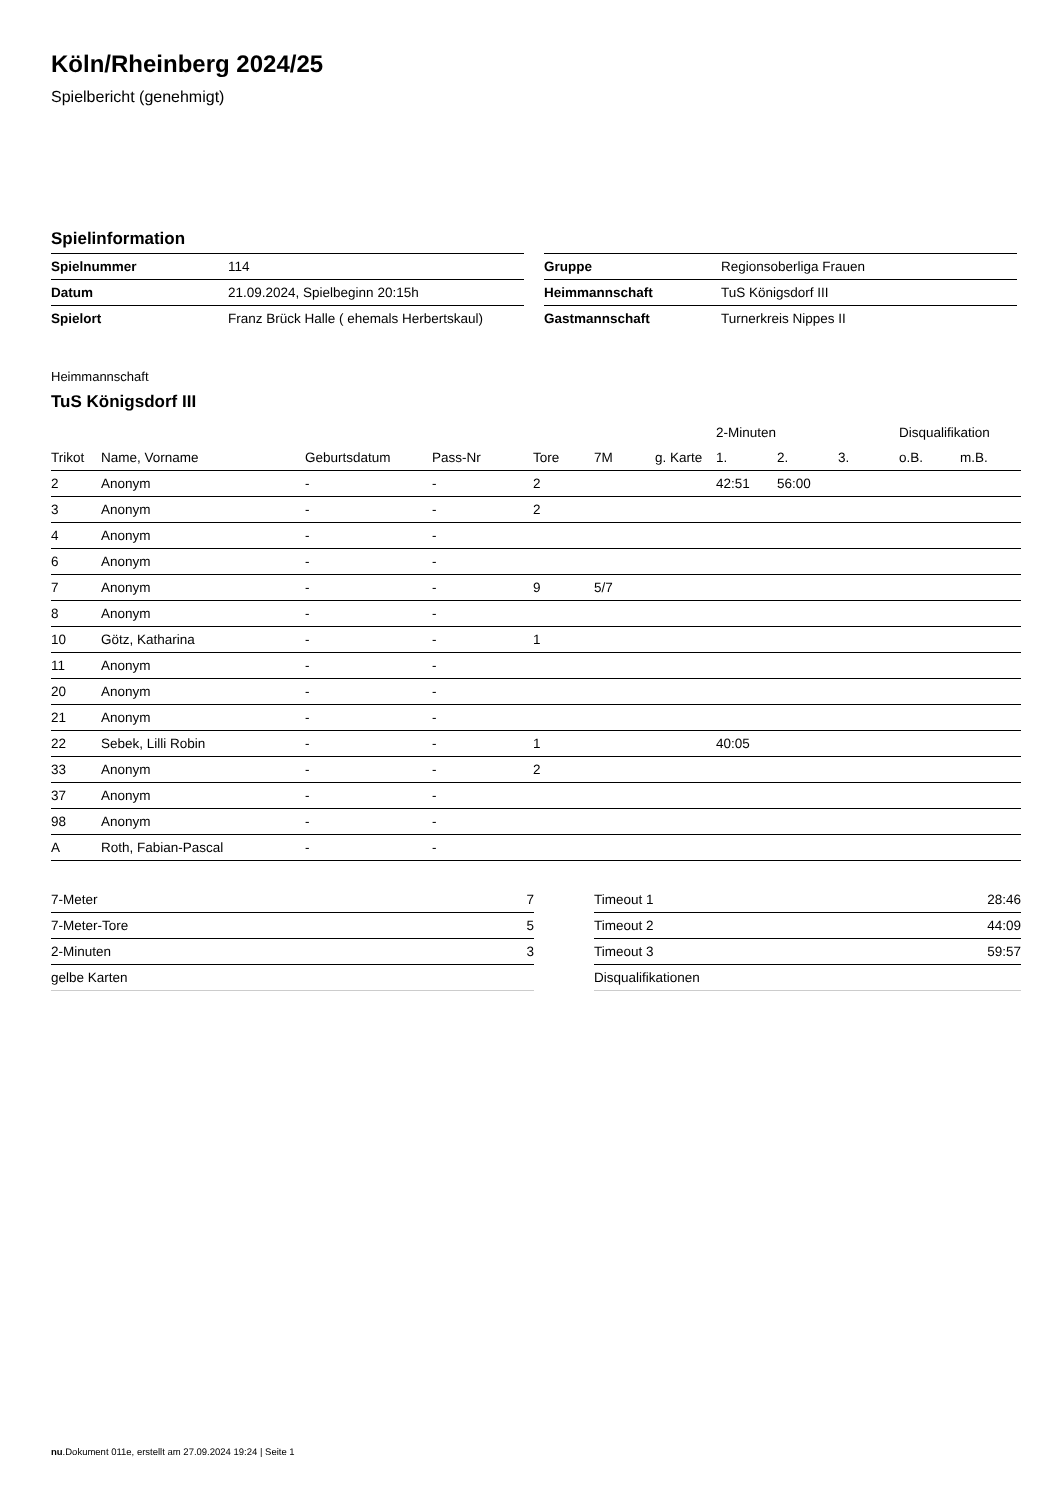Köln/Rheinberg 2024/25
Spielbericht (genehmigt)
Spielinformation
| Spielnummer | 114 |
| Datum | 21.09.2024, Spielbeginn 20:15h |
| Spielort | Franz Brück Halle ( ehemals Herbertskaul) |
| Gruppe | Regionsoberliga Frauen |
| Heimmannschaft | TuS Königsdorf III |
| Gastmannschaft | Turnerkreis Nippes II |
Heimmannschaft
TuS Königsdorf III
| | | | | | | | 2-Minuten | | | Disqualifikation | |
| --- | --- | --- | --- | --- | --- | --- | --- | --- | --- | --- | --- |
| Trikot | Name, Vorname | Geburtsdatum | Pass-Nr | Tore | 7M | g. Karte | 1. | 2. | 3. | o.B. | m.B. |
| 2 | Anonym | - | - | 2 | | | 42:51 | 56:00 | | | |
| 3 | Anonym | - | - | 2 | | | | | | | |
| 4 | Anonym | - | - | | | | | | | | |
| 6 | Anonym | - | - | | | | | | | | |
| 7 | Anonym | - | - | 9 | 5/7 | | | | | | |
| 8 | Anonym | - | - | | | | | | | | |
| 10 | Götz, Katharina | - | - | 1 | | | | | | | |
| 11 | Anonym | - | - | | | | | | | | |
| 20 | Anonym | - | - | | | | | | | | |
| 21 | Anonym | - | - | | | | | | | | |
| 22 | Sebek, Lilli Robin | - | - | 1 | | | 40:05 | | | | |
| 33 | Anonym | - | - | 2 | | | | | | | |
| 37 | Anonym | - | - | | | | | | | | |
| 98 | Anonym | - | - | | | | | | | | |
| A | Roth, Fabian-Pascal | - | - | | | | | | | | |
| 7-Meter | 7 |
| 7-Meter-Tore | 5 |
| 2-Minuten | 3 |
| gelbe Karten | |
| Timeout 1 | 28:46 |
| Timeout 2 | 44:09 |
| Timeout 3 | 59:57 |
| Disqualifikationen | |
nu.Dokument 011e, erstellt am 27.09.2024 19:24 | Seite 1